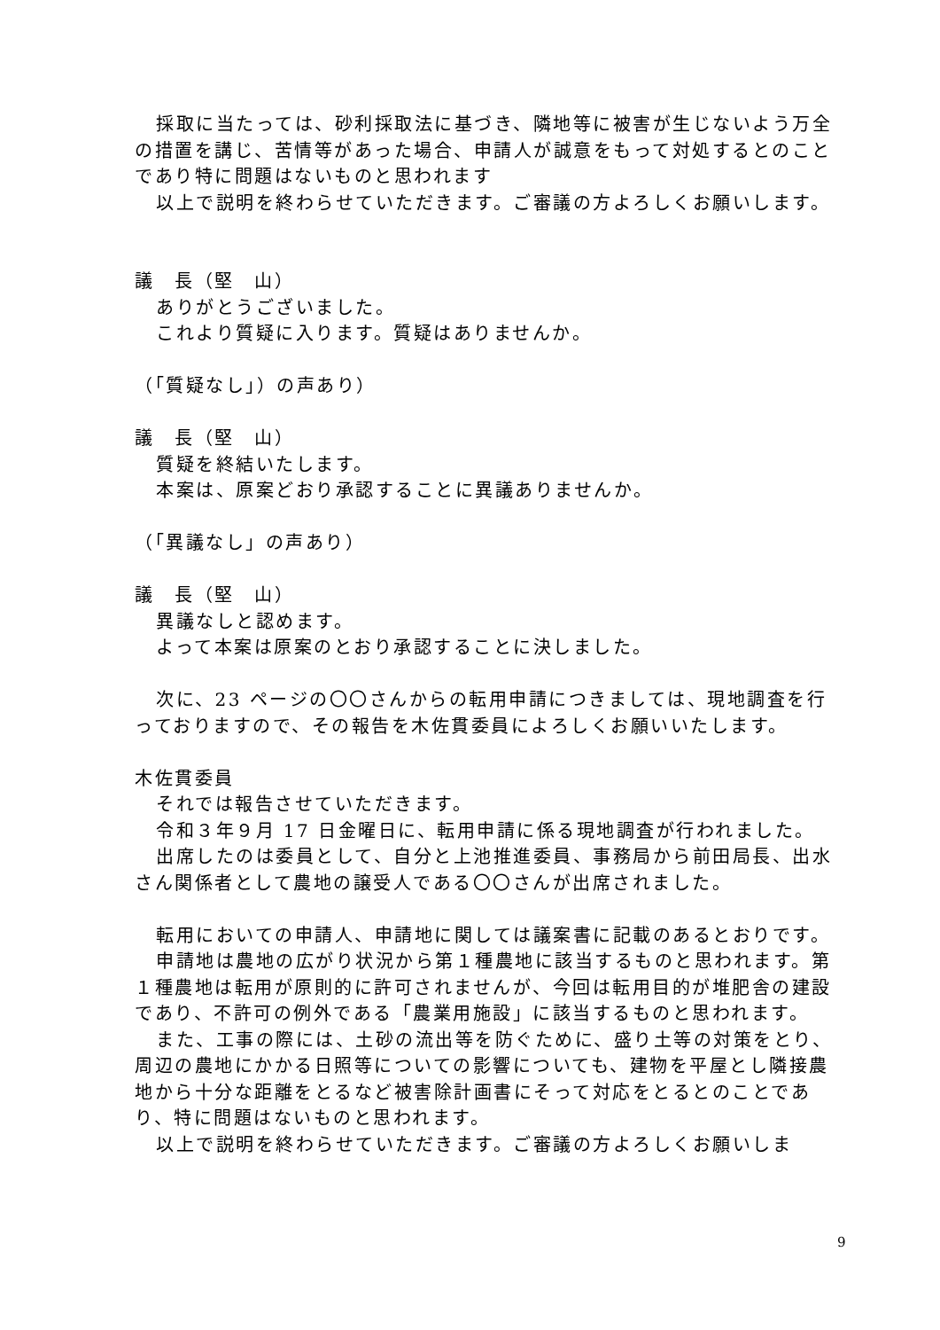採取に当たっては、砂利採取法に基づき、隣地等に被害が生じないよう万全の措置を講じ、苦情等があった場合、申請人が誠意をもって対処するとのことであり特に問題はないものと思われます
以上で説明を終わらせていただきます。ご審議の方よろしくお願いします。
議　長（堅　山）
ありがとうございました。
これより質疑に入ります。質疑はありませんか。
（「質疑なし」）の声あり）
議　長（堅　山）
質疑を終結いたします。
本案は、原案どおり承認することに異議ありませんか。
（「異議なし」の声あり）
議　長（堅　山）
異議なしと認めます。
よって本案は原案のとおり承認することに決しました。
次に、23 ページの〇〇さんからの転用申請につきましては、現地調査を行っておりますので、その報告を木佐貫委員によろしくお願いいたします。
木佐貫委員
それでは報告させていただきます。
令和３年９月 17 日金曜日に、転用申請に係る現地調査が行われました。
出席したのは委員として、自分と上池推進委員、事務局から前田局長、出水さん関係者として農地の譲受人である〇〇さんが出席されました。
転用においての申請人、申請地に関しては議案書に記載のあるとおりです。
申請地は農地の広がり状況から第１種農地に該当するものと思われます。第１種農地は転用が原則的に許可されませんが、今回は転用目的が堆肥舎の建設であり、不許可の例外である「農業用施設」に該当するものと思われます。
また、工事の際には、土砂の流出等を防ぐために、盛り土等の対策をとり、周辺の農地にかかる日照等についての影響についても、建物を平屋とし隣接農地から十分な距離をとるなど被害除計画書にそって対応をとるとのことであり、特に問題はないものと思われます。
以上で説明を終わらせていただきます。ご審議の方よろしくお願いしま
9